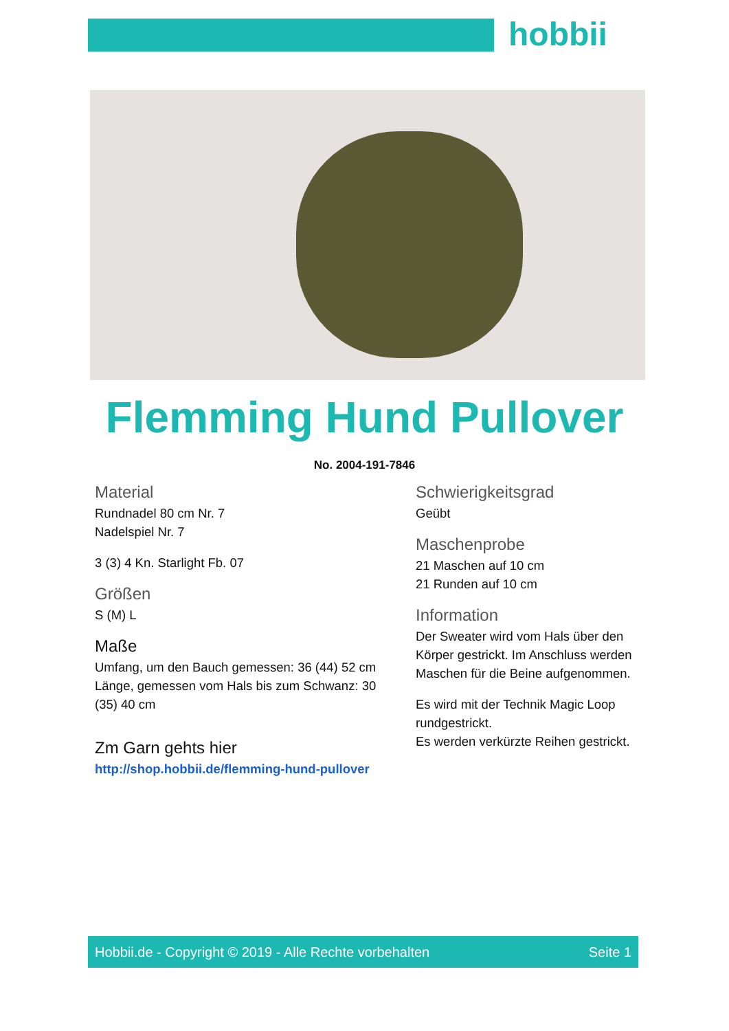hobbii
Flemming Hund Pullover
No. 2004-191-7846
Material
Rundnadel 80 cm Nr. 7
Nadelspiel Nr. 7
3 (3) 4 Kn. Starlight Fb. 07
Größen
S (M) L
Maße
Umfang, um den Bauch gemessen: 36 (44) 52 cm
Länge, gemessen vom Hals bis zum Schwanz: 30 (35) 40 cm
Zm Garn gehts hier
http://shop.hobbii.de/flemming-hund-pullover
Schwierigkeitsgrad
Geübt
Maschenprobe
21 Maschen auf 10 cm
21 Runden auf 10 cm
Information
Der Sweater wird vom Hals über den Körper gestrickt. Im Anschluss werden Maschen für die Beine aufgenommen.
Es wird mit der Technik Magic Loop rundgestrickt.
Es werden verkürzte Reihen gestrickt.
Hobbii.de - Copyright © 2019 - Alle Rechte vorbehalten Seite 1